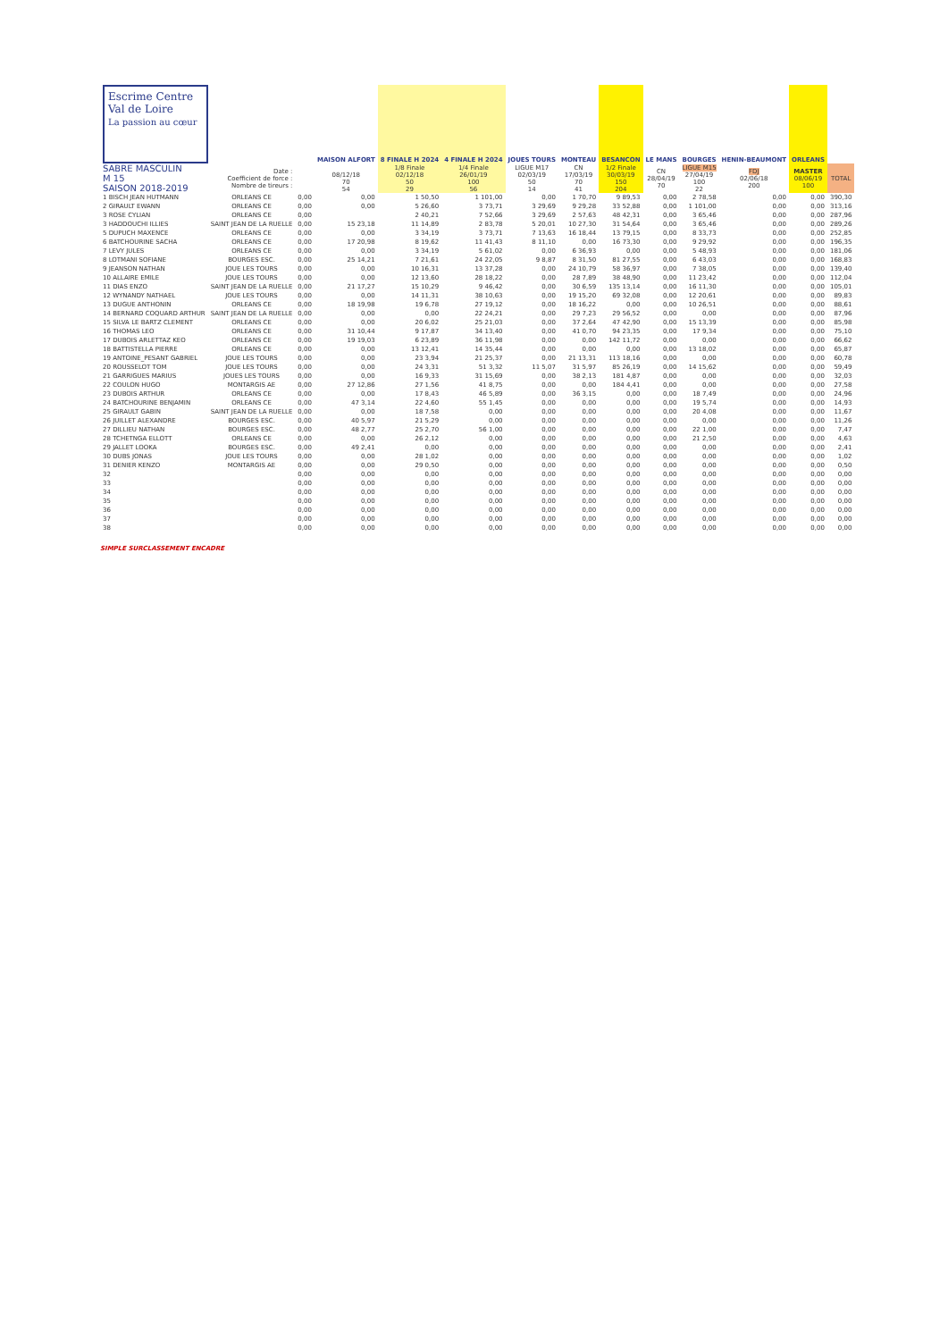| Escrime Centre Val de Loire La passion au cœur | | | MAISON ALFORT | 8 FINALE H 2024 | 4 FINALE H 2024 | JOUES TOURS | MONTEAU | BESANCON | LE MANS | BOURGES | HENIN-BEAUMONT | ORLEANS | |
| SABRE MASCULIN M 15 SAISON 2018-2019 | Date : Coefficient de force : Nombre de tireurs : | | 08/12/18 70 54 | 1/8 Finale 02/12/18 50 29 | 1/4 Finale 26/01/19 100 56 | LIGUE M17 02/03/19 50 14 | CN 17/03/19 70 41 | 1/2 Finale 30/03/19 150 204 | CN 28/04/19 70 | LIGUE M15 27/04/19 100 22 | FDJ 02/06/18 200 | MASTER 08/06/19 100 | TOTAL |
| 1 BISCH JEAN HUTMANN | ORLEANS CE | 0,00 | 0,00 | 1 50,50 | 1 101,00 | 0,00 | 1 70,70 | 9 89,53 | 0,00 | 2 78,58 | 0,00 | 0,00 | 390,30 |
| 2 GIRAULT EWANN | ORLEANS CE | 0,00 | 0,00 | 5 26,60 | 3 73,71 | 3 29,69 | 9 29,28 | 33 52,88 | 0,00 | 1 101,00 | 0,00 | 0,00 | 313,16 |
| 3 ROSE CYLIAN | ORLEANS CE | 0,00 | | 2 40,21 | 7 52,66 | 3 29,69 | 2 57,63 | 48 42,31 | 0,00 | 3 65,46 | 0,00 | 0,00 | 287,96 |
| 3 HADDOUCHI ILLIES | SAINT JEAN DE LA RUELLE | 0,00 | 15 23,18 | 11 14,89 | 2 83,78 | 5 20,01 | 10 27,30 | 31 54,64 | 0,00 | 3 65,46 | 0,00 | 0,00 | 289,26 |
| 5 DUPUCH MAXENCE | ORLEANS CE | 0,00 | 0,00 | 3 34,19 | 3 73,71 | 7 13,63 | 16 18,44 | 13 79,15 | 0,00 | 8 33,73 | 0,00 | 0,00 | 252,85 |
| 6 BATCHOURINE SACHA | ORLEANS CE | 0,00 | 17 20,98 | 8 19,62 | 11 41,43 | 8 11,10 | 0,00 | 16 73,30 | 0,00 | 9 29,92 | 0,00 | 0,00 | 196,35 |
| 7 LEVY JULES | ORLEANS CE | 0,00 | 0,00 | 3 34,19 | 5 61,02 | 0,00 | 6 36,93 | 0,00 | 0,00 | 5 48,93 | 0,00 | 0,00 | 181,06 |
| 8 LOTMANI SOFIANE | BOURGES ESC. | 0,00 | 25 14,21 | 7 21,61 | 24 22,05 | 9 8,87 | 8 31,50 | 81 27,55 | 0,00 | 6 43,03 | 0,00 | 0,00 | 168,83 |
| 9 JEANSON NATHAN | JOUE LES TOURS | 0,00 | 0,00 | 10 16,31 | 13 37,28 | 0,00 | 24 10,79 | 58 36,97 | 0,00 | 7 38,05 | 0,00 | 0,00 | 139,40 |
| 10 ALLAIRE EMILE | JOUE LES TOURS | 0,00 | 0,00 | 12 13,60 | 28 18,22 | 0,00 | 28 7,89 | 38 48,90 | 0,00 | 11 23,42 | 0,00 | 0,00 | 112,04 |
| 11 DIAS ENZO | SAINT JEAN DE LA RUELLE | 0,00 | 21 17,27 | 15 10,29 | 9 46,42 | 0,00 | 30 6,59 | 135 13,14 | 0,00 | 16 11,30 | 0,00 | 0,00 | 105,01 |
| 12 WYNANDY NATHAEL | JOUE LES TOURS | 0,00 | 0,00 | 14 11,31 | 38 10,63 | 0,00 | 19 15,20 | 69 32,08 | 0,00 | 12 20,61 | 0,00 | 0,00 | 89,83 |
| 13 DUGUE ANTHONIN | ORLEANS CE | 0,00 | 18 19,98 | 19 6,78 | 27 19,12 | 0,00 | 18 16,22 | 0,00 | 0,00 | 10 26,51 | 0,00 | 0,00 | 88,61 |
| 14 BERNARD COQUARD ARTHUR | SAINT JEAN DE LA RUELLE | 0,00 | 0,00 | 0,00 | 22 24,21 | 0,00 | 29 7,23 | 29 56,52 | 0,00 | 0,00 | 0,00 | 0,00 | 87,96 |
| 15 SILVA LE BARTZ CLEMENT | ORLEANS CE | 0,00 | 0,00 | 20 6,02 | 25 21,03 | 0,00 | 37 2,64 | 47 42,90 | 0,00 | 15 13,39 | 0,00 | 0,00 | 85,98 |
| 16 THOMAS LEO | ORLEANS CE | 0,00 | 31 10,44 | 9 17,87 | 34 13,40 | 0,00 | 41 0,70 | 94 23,35 | 0,00 | 17 9,34 | 0,00 | 0,00 | 75,10 |
| 17 DUBOIS ARLETTAZ KEO | ORLEANS CE | 0,00 | 19 19,03 | 6 23,89 | 36 11,98 | 0,00 | 0,00 | 142 11,72 | 0,00 | 0,00 | 0,00 | 0,00 | 66,62 |
| 18 BATTISTELLA PIERRE | ORLEANS CE | 0,00 | 0,00 | 13 12,41 | 14 35,44 | 0,00 | 0,00 | 0,00 | 0,00 | 13 18,02 | 0,00 | 0,00 | 65,87 |
| 19 ANTOINE_PESANT GABRIEL | JOUE LES TOURS | 0,00 | 0,00 | 23 3,94 | 21 25,37 | 0,00 | 21 13,31 | 113 18,16 | 0,00 | 0,00 | 0,00 | 0,00 | 60,78 |
| 20 ROUSSELOT TOM | JOUE LES TOURS | 0,00 | 0,00 | 24 3,31 | 51 3,32 | 11 5,07 | 31 5,97 | 85 26,19 | 0,00 | 14 15,62 | 0,00 | 0,00 | 59,49 |
| 21 GARRIGUES MARIUS | JOUES LES TOURS | 0,00 | 0,00 | 16 9,33 | 31 15,69 | 0,00 | 38 2,13 | 181 4,87 | 0,00 | 0,00 | 0,00 | 0,00 | 32,03 |
| 22 COULON HUGO | MONTARGIS AE | 0,00 | 27 12,86 | 27 1,56 | 41 8,75 | 0,00 | 0,00 | 184 4,41 | 0,00 | 0,00 | 0,00 | 0,00 | 27,58 |
| 23 DUBOIS ARTHUR | ORLEANS CE | 0,00 | 0,00 | 17 8,43 | 46 5,89 | 0,00 | 36 3,15 | 0,00 | 0,00 | 18 7,49 | 0,00 | 0,00 | 24,96 |
| 24 BATCHOURINE BENJAMIN | ORLEANS CE | 0,00 | 47 3,14 | 22 4,60 | 55 1,45 | 0,00 | 0,00 | 0,00 | 0,00 | 19 5,74 | 0,00 | 0,00 | 14,93 |
| 25 GIRAULT GABIN | SAINT JEAN DE LA RUELLE | 0,00 | 0,00 | 18 7,58 | 0,00 | 0,00 | 0,00 | 0,00 | 0,00 | 20 4,08 | 0,00 | 0,00 | 11,67 |
| 26 JUILLET ALEXANDRE | BOURGES ESC. | 0,00 | 40 5,97 | 21 5,29 | 0,00 | 0,00 | 0,00 | 0,00 | 0,00 | 0,00 | 0,00 | 0,00 | 11,26 |
| 27 DILLIEU NATHAN | BOURGES ESC. | 0,00 | 48 2,77 | 25 2,70 | 56 1,00 | 0,00 | 0,00 | 0,00 | 0,00 | 22 1,00 | 0,00 | 0,00 | 7,47 |
| 28 TCHETNGA ELLOTT | ORLEANS CE | 0,00 | 0,00 | 26 2,12 | 0,00 | 0,00 | 0,00 | 0,00 | 0,00 | 21 2,50 | 0,00 | 0,00 | 4,63 |
| 29 JALLET LOOKA | BOURGES ESC. | 0,00 | 49 2,41 | 0,00 | 0,00 | 0,00 | 0,00 | 0,00 | 0,00 | 0,00 | 0,00 | 0,00 | 2,41 |
| 30 DUBS JONAS | JOUE LES TOURS | 0,00 | 0,00 | 28 1,02 | 0,00 | 0,00 | 0,00 | 0,00 | 0,00 | 0,00 | 0,00 | 0,00 | 1,02 |
| 31 DENIER KENZO | MONTARGIS AE | 0,00 | 0,00 | 29 0,50 | 0,00 | 0,00 | 0,00 | 0,00 | 0,00 | 0,00 | 0,00 | 0,00 | 0,50 |
| 32 | | 0,00 | 0,00 | 0,00 | 0,00 | 0,00 | 0,00 | 0,00 | 0,00 | 0,00 | 0,00 | 0,00 | 0,00 |
| 33 | | 0,00 | 0,00 | 0,00 | 0,00 | 0,00 | 0,00 | 0,00 | 0,00 | 0,00 | 0,00 | 0,00 | 0,00 |
| 34 | | 0,00 | 0,00 | 0,00 | 0,00 | 0,00 | 0,00 | 0,00 | 0,00 | 0,00 | 0,00 | 0,00 | 0,00 |
| 35 | | 0,00 | 0,00 | 0,00 | 0,00 | 0,00 | 0,00 | 0,00 | 0,00 | 0,00 | 0,00 | 0,00 | 0,00 |
| 36 | | 0,00 | 0,00 | 0,00 | 0,00 | 0,00 | 0,00 | 0,00 | 0,00 | 0,00 | 0,00 | 0,00 | 0,00 |
| 37 | | 0,00 | 0,00 | 0,00 | 0,00 | 0,00 | 0,00 | 0,00 | 0,00 | 0,00 | 0,00 | 0,00 | 0,00 |
| 38 | | 0,00 | 0,00 | 0,00 | 0,00 | 0,00 | 0,00 | 0,00 | 0,00 | 0,00 | 0,00 | 0,00 | 0,00 |
SIMPLE SURCLASSEMENT ENCADRE